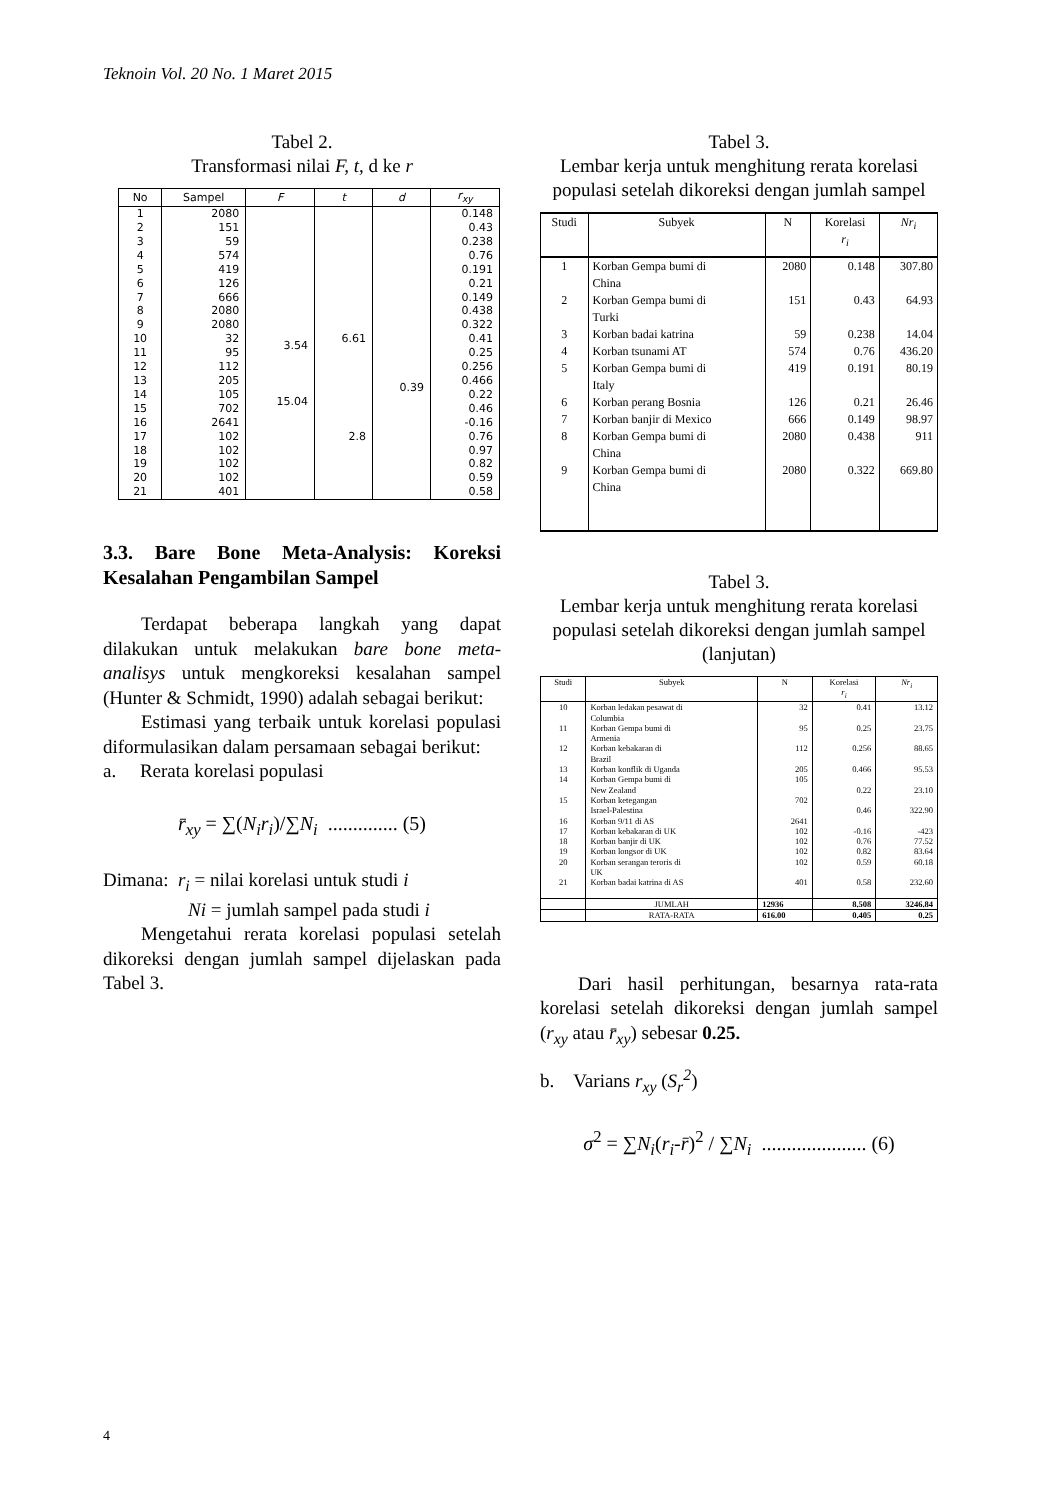Teknoin Vol. 20 No. 1 Maret 2015
Tabel 2.
Transformasi nilai F, t, d ke r
| No | Sampel | F | t | d | r<sub>xy</sub> |
| --- | --- | --- | --- | --- | --- |
| 1 2 3 4 5 6 7 8 9 10 11 12 13 14 15 16 17 18 19 20 21 | 2080 151 59 574 419 126 666 2080 2080 32 95 112 205 105 702 2641 102 102 102 102 401 | 3.54 15.04 | 6.61 2.8 | 0.39 | 0.148 0.43 0.238 0.76 0.191 0.21 0.149 0.438 0.322 0.41 0.25 0.256 0.466 0.22 0.46 -0.16 0.76 0.97 0.82 0.59 0.58 |
3.3. Bare Bone Meta-Analysis: Koreksi Kesalahan Pengambilan Sampel
Terdapat beberapa langkah yang dapat dilakukan untuk melakukan bare bone meta-analisys untuk mengkoreksi kesalahan sampel (Hunter & Schmidt, 1990) adalah sebagai berikut:
Estimasi yang terbaik untuk korelasi populasi diformulasikan dalam persamaan sebagai berikut:
a. Rerata korelasi populasi
r̄<sub>xy</sub> = ∑(N<sub>i</sub>r<sub>i</sub>)/∑N<sub>i</sub> .............. (5)
Dimana: r<sub>i</sub> = nilai korelasi untuk studi i
Ni = jumlah sampel pada studi i
Mengetahui rerata korelasi populasi setelah dikoreksi dengan jumlah sampel dijelaskan pada Tabel 3.
Tabel 3.
Lembar kerja untuk menghitung rerata korelasi populasi setelah dikoreksi dengan jumlah sampel
| Studi | Subyek | N | Korelasi r<sub>i</sub> | Nr<sub>i</sub> |
| --- | --- | --- | --- | --- |
| 1 2 3 4 5 6 7 8 9 | Korban Gempa bumi di China Korban Gempa bumi di Turki Korban badai katrina Korban tsunami AT Korban Gempa bumi di Italy Korban perang Bosnia Korban banjir di Mexico Korban Gempa bumi di China Korban Gempa bumi di China | 2080 151 59 574 419 126 666 2080 2080 | 0.148 0.43 0.238 0.76 0.191 0.21 0.149 0.438 0.322 | 307.80 64.93 14.04 436.20 80.19 26.46 98.97 911 669.80 |
Tabel 3.
Lembar kerja untuk menghitung rerata korelasi populasi setelah dikoreksi dengan jumlah sampel (lanjutan)
| Studi | Subyek | N | Korelasi r<sub>i</sub> | Nr<sub>i</sub> |
| --- | --- | --- | --- | --- |
| 10 11 12 13 14 15 16 17 18 19 20 21 | Korban ledakan pesawat di Columbia Korban Gempa bumi di Armenia Korban kebakaran di Brazil Korban konflik di Uganda Korban Gempa bumi di New Zealand Korban ketegangan Israel-Palestina Korban 9/11 di AS Korban kebakaran di UK Korban banjir di UK Korban longsor di UK Korban serangan teroris di UK Korban badai katrina di AS | 32 95 112 205 105 702 2641 102 102 102 102 401 | 0.41 0.25 0.256 0.466 0.22 0.46 -0.16 0.76 0.82 0.59 0.58 | 13.12 23.75 88.65 95.53 23.10 322.90 -423 77.52 83.64 60.18 232.60 |
| | JUMLAH | 12936 | 8.508 | 3246.84 |
| | RATA-RATA | 616.00 | 0.405 | 0.25 |
Dari hasil perhitungan, besarnya rata-rata korelasi setelah dikoreksi dengan jumlah sampel (r<sub>xy</sub> atau r̄<sub>xy</sub>) sebesar 0.25.
b. Varians r<sub>xy</sub> (S<sub>r</sub><sup>2</sup>)
σ<sup>2</sup> = ∑N<sub>i</sub>(r<sub>i</sub>-r̄)<sup>2</sup> / ∑N<sub>i</sub> ..................... (6)
4